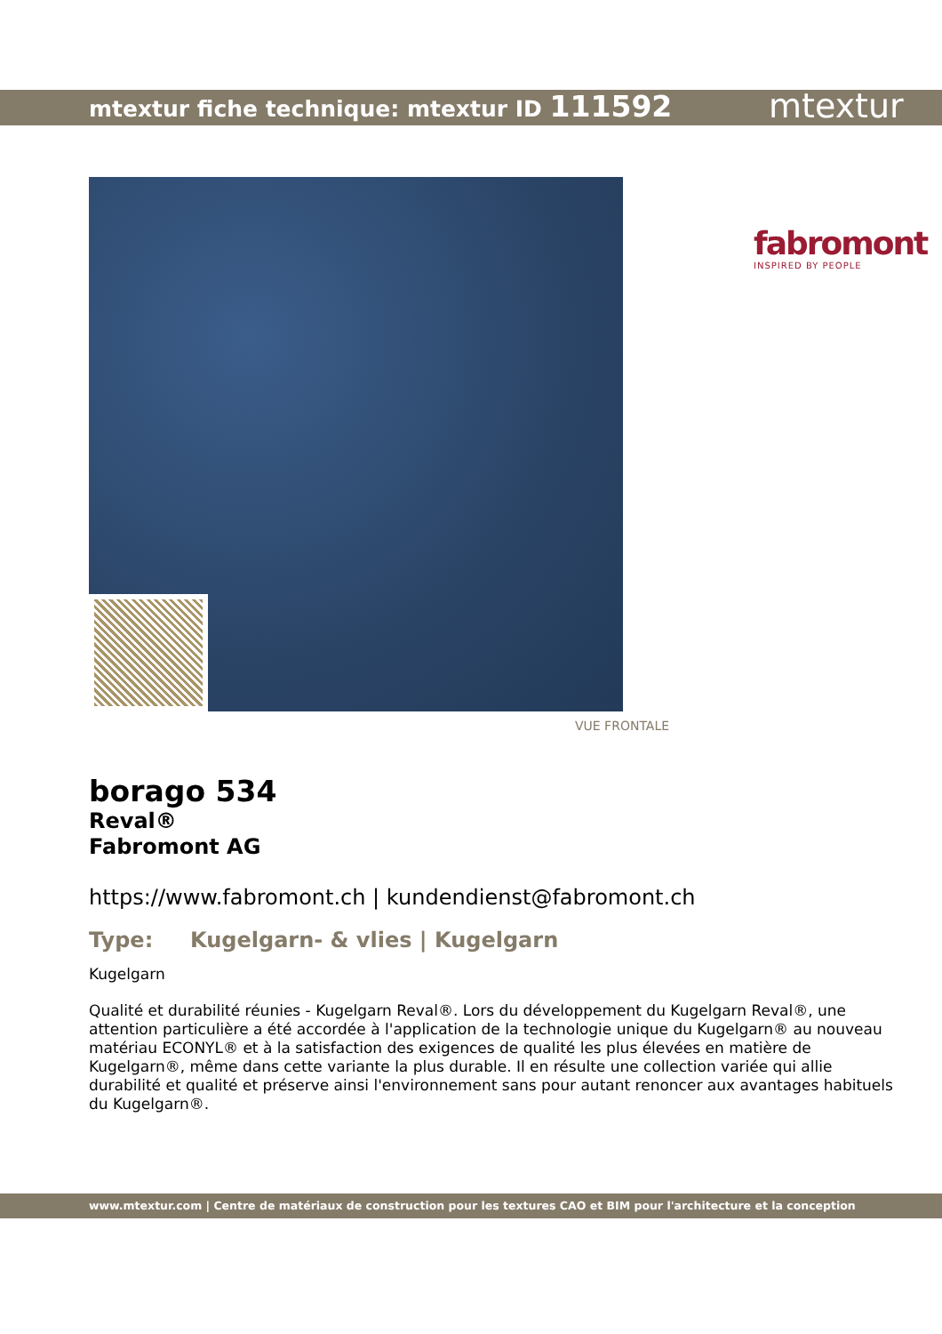mtextur fiche technique: mtextur ID 111592
mtextur
fabromont
INSPIRED BY PEOPLE
VUE FRONTALE
borago 534
Reval®
Fabromont AG
https://www.fabromont.ch | kundendienst@fabromont.ch
Type: Kugelgarn- & vlies | Kugelgarn
Kugelgarn
Qualité et durabilité réunies - Kugelgarn Reval®. Lors du développement du Kugelgarn Reval®, une attention particulière a été accordée à l'application de la technologie unique du Kugelgarn® au nouveau matériau ECONYL® et à la satisfaction des exigences de qualité les plus élevées en matière de Kugelgarn®, même dans cette variante la plus durable. Il en résulte une collection variée qui allie durabilité et qualité et préserve ainsi l'environnement sans pour autant renoncer aux avantages habituels du Kugelgarn®.
www.mtextur.com | Centre de matériaux de construction pour les textures CAO et BIM pour l'architecture et la conception